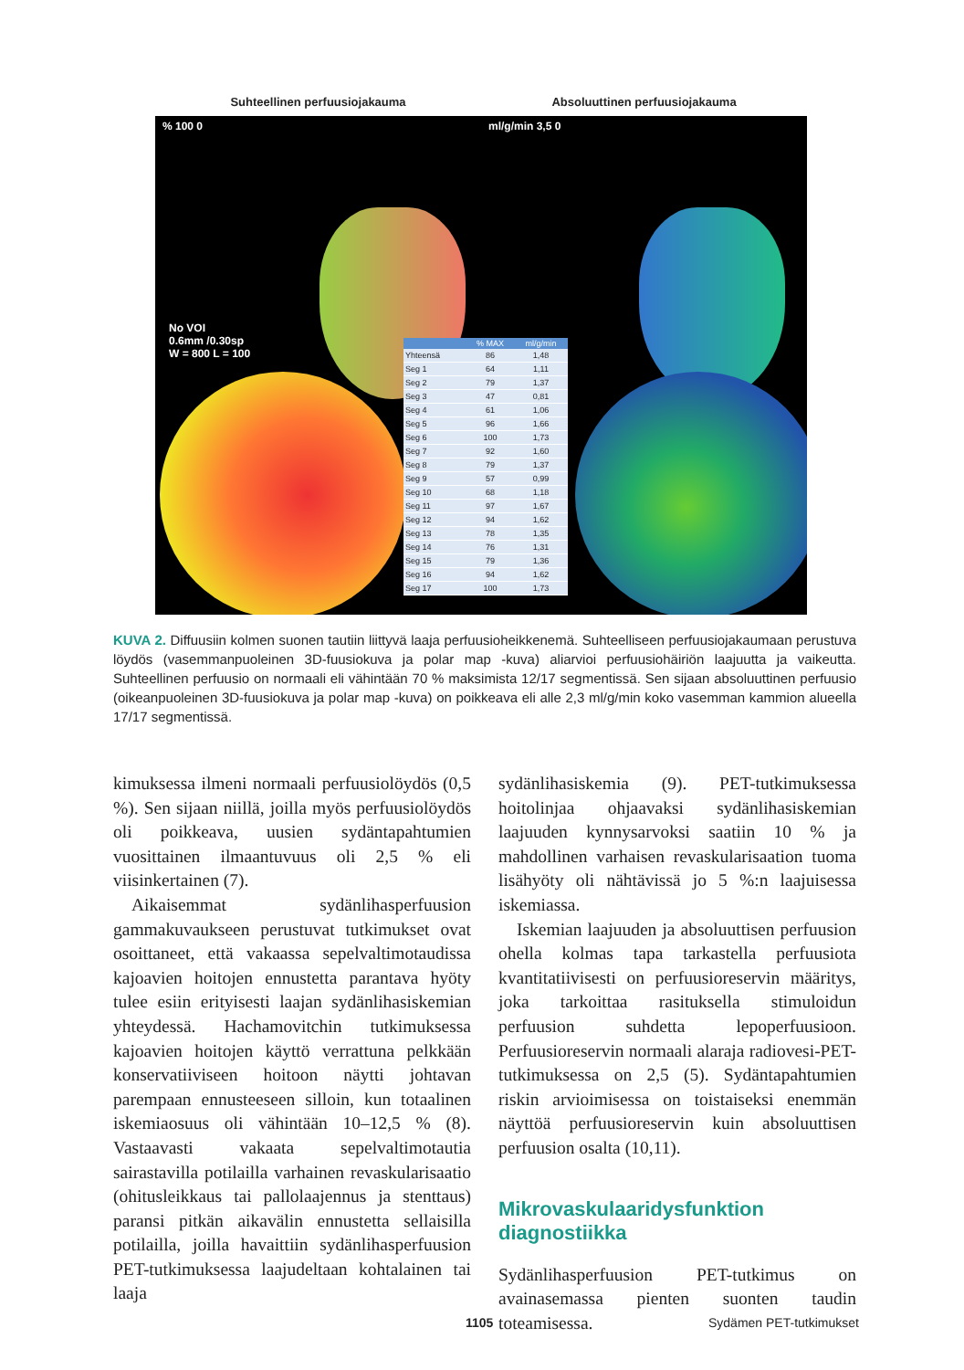Suhteellinen perfuusiojakauma Absoluuttinen perfuusiojakauma
% 100 0 ml/g/min 3,5 0
No VOI
0.6mm /0.30sp
W = 800 L = 100
| | % MAX | ml/g/min |
| --- | --- | --- |
| Yhteensä | 86 | 1,48 |
| Seg 1 | 64 | 1,11 |
| Seg 2 | 79 | 1,37 |
| Seg 3 | 47 | 0,81 |
| Seg 4 | 61 | 1,06 |
| Seg 5 | 96 | 1,66 |
| Seg 6 | 100 | 1,73 |
| Seg 7 | 92 | 1,60 |
| Seg 8 | 79 | 1,37 |
| Seg 9 | 57 | 0,99 |
| Seg 10 | 68 | 1,18 |
| Seg 11 | 97 | 1,67 |
| Seg 12 | 94 | 1,62 |
| Seg 13 | 78 | 1,35 |
| Seg 14 | 76 | 1,31 |
| Seg 15 | 79 | 1,36 |
| Seg 16 | 94 | 1,62 |
| Seg 17 | 100 | 1,73 |
KUVA 2. Diffuusiin kolmen suonen tautiin liittyvä laaja perfuusioheikkenemä. Suhteelliseen perfuusiojakaumaan perustuva löydös (vasemmanpuoleinen 3D-fuusiokuva ja polar map -kuva) aliarvioi perfuusiohäiriön laajuutta ja vaikeutta. Suhteellinen perfuusio on normaali eli vähintään 70 % maksimista 12/17 segmentissä. Sen sijaan absoluuttinen perfuusio (oikeanpuoleinen 3D-fuusiokuva ja polar map -kuva) on poikkeava eli alle 2,3 ml/g/min koko vasemman kammion alueella 17/17 segmentissä.
kimuksessa ilmeni normaali perfuusiolöydös (0,5 %). Sen sijaan niillä, joilla myös perfuusiolöydös oli poikkeava, uusien sydäntapahtumien vuosittainen ilmaantuvuus oli 2,5 % eli viisinkertainen (7).
Aikaisemmat sydänlihasperfuusion gammakuvaukseen perustuvat tutkimukset ovat osoittaneet, että vakaassa sepelvaltimotaudissa kajoavien hoitojen ennustetta parantava hyöty tulee esiin erityisesti laajan sydänlihasiskemian yhteydessä. Hachamovitchin tutkimuksessa kajoavien hoitojen käyttö verrattuna pelkkään konservatiiviseen hoitoon näytti johtavan parempaan ennusteeseen silloin, kun totaalinen iskemiaosuus oli vähintään 10–12,5 % (8). Vastaavasti vakaata sepelvaltimotautia sairastavilla potilailla varhainen revaskularisaatio (ohitusleikkaus tai pallolaajennus ja stenttaus) paransi pitkän aikavälin ennustetta sellaisilla potilailla, joilla havaittiin sydänlihasperfuusion PET-tutkimuksessa laajudeltaan kohtalainen tai laaja
sydänlihasiskemia (9). PET-tutkimuksessa hoitolinjaa ohjaavaksi sydänlihasiskemian laajuuden kynnysarvoksi saatiin 10 % ja mahdollinen varhaisen revaskularisaation tuoma lisähyöty oli nähtävissä jo 5 %:n laajuisessa iskemiassa.
Iskemian laajuuden ja absoluuttisen perfuusion ohella kolmas tapa tarkastella perfuusiota kvantitatiivisesti on perfuusioreservin määritys, joka tarkoittaa rasituksella stimuloidun perfuusion suhdetta lepoperfuusioon. Perfuusioreservin normaali alaraja radiovesi-PET-tutkimuksessa on 2,5 (5). Sydäntapahtumien riskin arvioimisessa on toistaiseksi enemmän näyttöä perfuusioreservin kuin absoluuttisen perfuusion osalta (10,11).
Mikrovaskulaaridysfunktion diagnostiikka
Sydänlihasperfuusion PET-tutkimus on avainasemassa pienten suonten taudin toteamisessa.
1105 Sydämen PET-tutkimukset